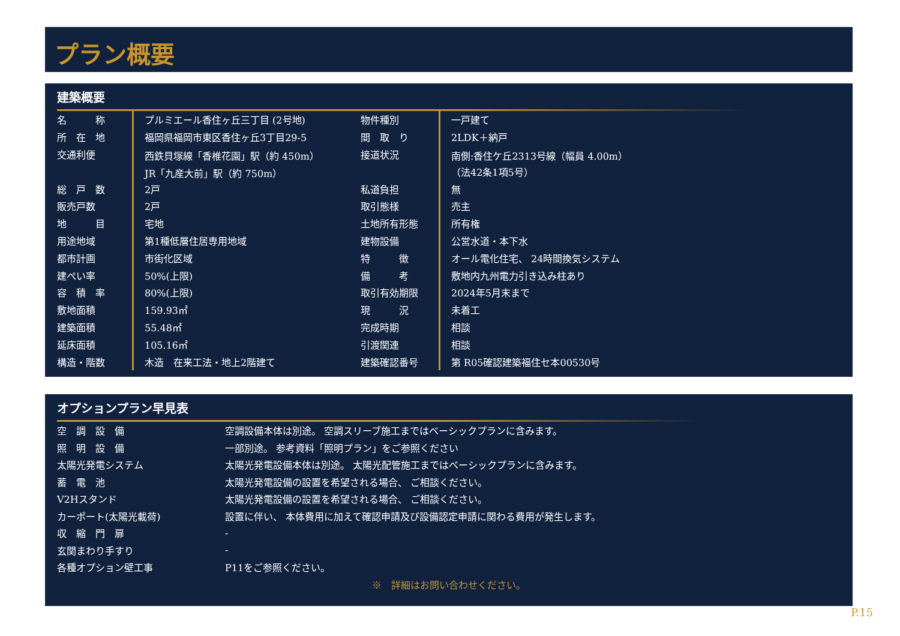プラン概要
建築概要
| 名 称 | プルミエール香住ヶ丘三丁目 (2号地) | 物件種別 | 一戸建て |
| 所 在 地 | 福岡県福岡市東区香住ヶ丘3丁目29-5 | 間 取 り | 2LDK＋納戸 |
| 交通利便 | 西鉄貝塚線「香椎花園」駅（約 450m） | 接道状況 | 南側:香住ケ丘2313号線（幅員 4.00m） |
| | JR「九産大前」駅（約 750m） | | （法42条1項5号） |
| 総 戸 数 | 2戸 | 私道負担 | 無 |
| 販売戸数 | 2戸 | 取引態様 | 売主 |
| 地 目 | 宅地 | 土地所有形態 | 所有権 |
| 用途地域 | 第1種低層住居専用地域 | 建物設備 | 公営水道・本下水 |
| 都市計画 | 市街化区域 | 特 徴 | オール電化住宅、 24時間換気システム |
| 建ぺい率 | 50%(上限) | 備 考 | 敷地内九州電力引き込み柱あり |
| 容 積 率 | 80%(上限) | 取引有効期限 | 2024年5月末まで |
| 敷地面積 | 159.93㎡ | 現 況 | 未着工 |
| 建築面積 | 55.48㎡ | 完成時期 | 相談 |
| 延床面積 | 105.16㎡ | 引渡関連 | 相談 |
| 構造・階数 | 木造 在来工法・地上2階建て | 建築確認番号 | 第 R05確認建築福住セ本00530号 |
オプションプラン早見表
| 空 調 設 備 | 空調設備本体は別途。 空調スリーブ施工まではベーシックプランに含みます。 |
| 照 明 設 備 | 一部別途。 参考資料「照明プラン」をご参照ください |
| 太陽光発電システム | 太陽光発電設備本体は別途。 太陽光配管施工まではベーシックプランに含みます。 |
| 蓄 電 池 | 太陽光発電設備の設置を希望される場合、 ご相談ください。 |
| V2Hスタンド | 太陽光発電設備の設置を希望される場合、 ご相談ください。 |
| カーポート(太陽光載荷) | 設置に伴い、 本体費用に加えて確認申請及び設備認定申請に関わる費用が発生します。 |
| 収 縮 門 扉 | - |
| 玄関まわり手すり | - |
| 各種オプション壁工事 | P11をご参照ください。 |
※　詳細はお問い合わせください。
P.15